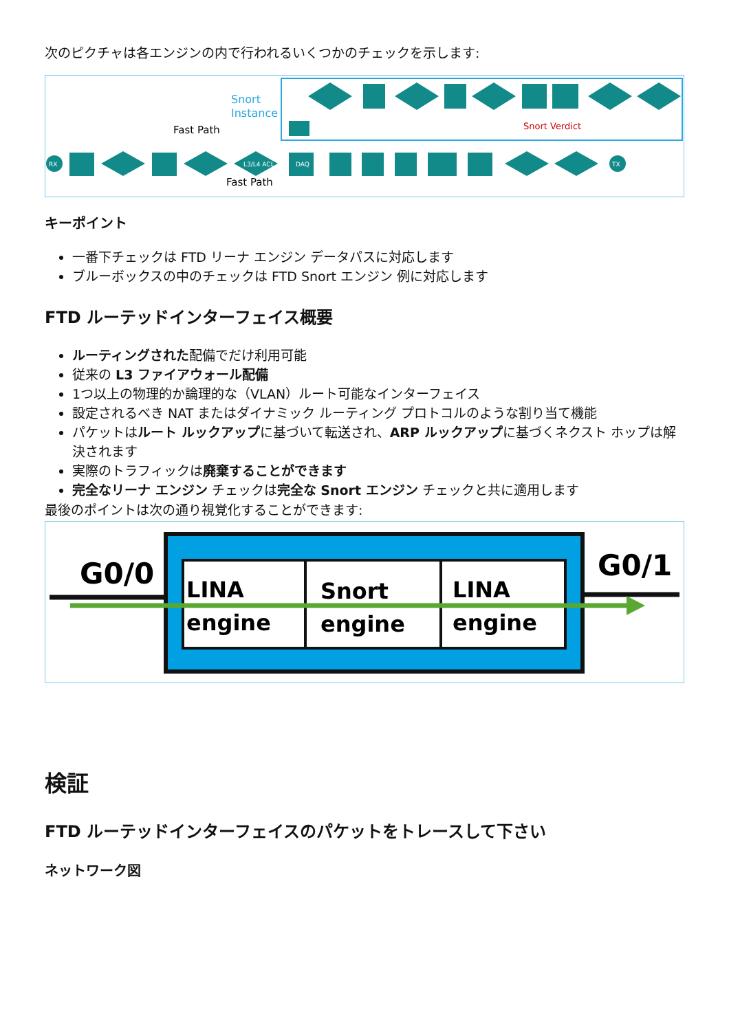次のピクチャは各エンジンの内で行われるいくつかのチェックを示します:
Snort
Instance
Fast Path
Fast Path
Snort Verdict
RX
TX
DAQ
L3/L4 ACL
キーポイント
一番下チェックは FTD リーナ エンジン データパスに対応します
ブルーボックスの中のチェックは FTD Snort エンジン 例に対応します
FTD ルーテッドインターフェイス概要
ルーティングされた配備でだけ利用可能
従来の L3 ファイアウォール配備
1つ以上の物理的か論理的な（VLAN）ルート可能なインターフェイス
設定されるべき NAT またはダイナミック ルーティング プロトコルのような割り当て機能
パケットはルート ルックアップに基づいて転送され、ARP ルックアップに基づくネクスト ホップは解決されます
実際のトラフィックは廃棄することができます
完全なリーナ エンジン チェックは完全な Snort エンジン チェックと共に適用します
最後のポイントは次の通り視覚化することができます:
G0/0
G0/1
LINA
engine
Snort
engine
LINA
engine
検証
FTD ルーテッドインターフェイスのパケットをトレースして下さい
ネットワーク図